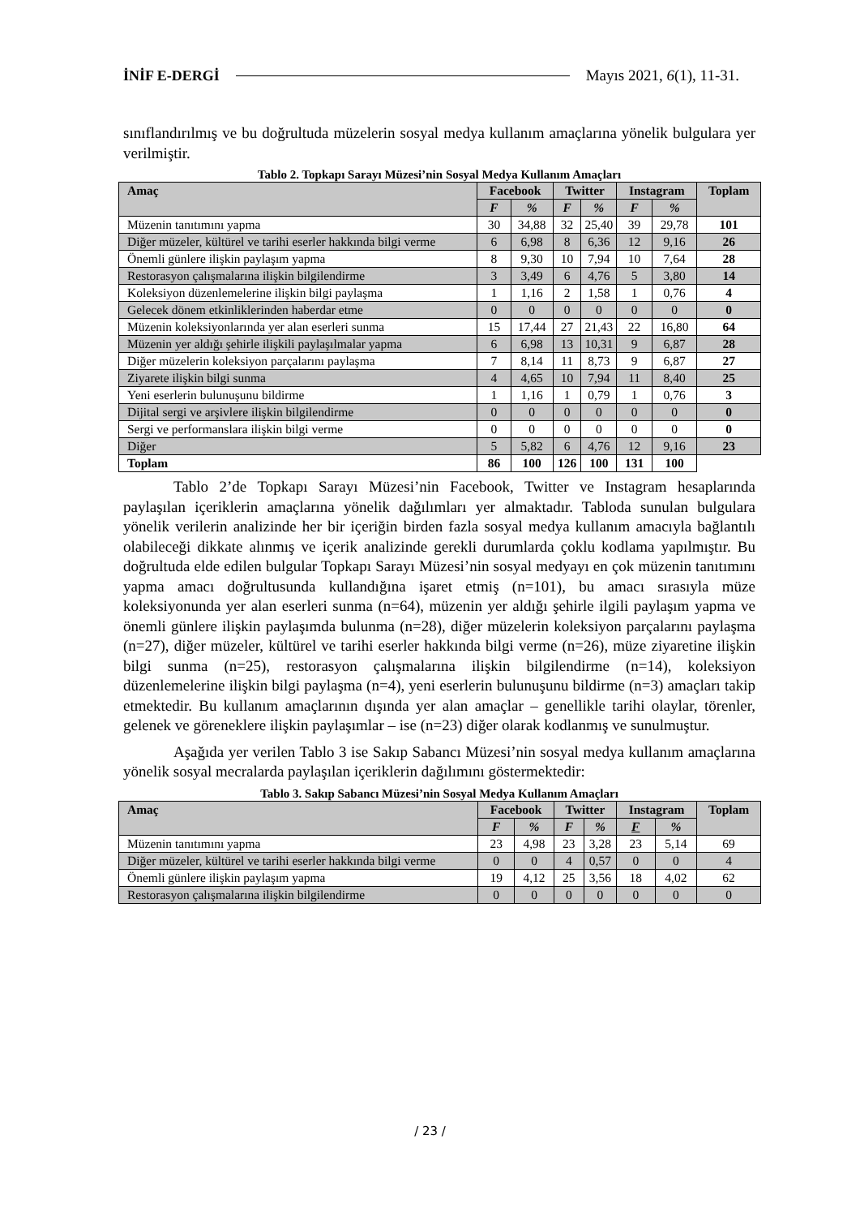İNİF E-DERGİ Mayıs 2021, 6(1), 11-31.
sınıflandırılmış ve bu doğrultuda müzelerin sosyal medya kullanım amaçlarına yönelik bulgulara yer verilmiştir.
Tablo 2. Topkapı Sarayı Müzesi’nin Sosyal Medya Kullanım Amaçları
| Amaç | Facebook | | Twitter | | Instagram | | Toplam |
| --- | --- | --- | --- | --- | --- | --- | --- |
| | F | % | F | % | F | % | |
| Müzenin tanıtımını yapma | 30 | 34,88 | 32 | 25,40 | 39 | 29,78 | 101 |
| Diğer müzeler, kültürel ve tarihi eserler hakkında bilgi verme | 6 | 6,98 | 8 | 6,36 | 12 | 9,16 | 26 |
| Önemli günlere ilişkin paylaşım yapma | 8 | 9,30 | 10 | 7,94 | 10 | 7,64 | 28 |
| Restorasyon çalışmalarına ilişkin bilgilendirme | 3 | 3,49 | 6 | 4,76 | 5 | 3,80 | 14 |
| Koleksiyon düzenlemelerine ilişkin bilgi paylaşma | 1 | 1,16 | 2 | 1,58 | 1 | 0,76 | 4 |
| Gelecek dönem etkinliklerinden haberdar etme | 0 | 0 | 0 | 0 | 0 | 0 | 0 |
| Müzenin koleksiyonlarında yer alan eserleri sunma | 15 | 17,44 | 27 | 21,43 | 22 | 16,80 | 64 |
| Müzenin yer aldığı şehirle ilişkili paylaşılmalar yapma | 6 | 6,98 | 13 | 10,31 | 9 | 6,87 | 28 |
| Diğer müzelerin koleksiyon parçalarını paylaşma | 7 | 8,14 | 11 | 8,73 | 9 | 6,87 | 27 |
| Ziyarete ilişkin bilgi sunma | 4 | 4,65 | 10 | 7,94 | 11 | 8,40 | 25 |
| Yeni eserlerin bulunuşunu bildirme | 1 | 1,16 | 1 | 0,79 | 1 | 0,76 | 3 |
| Dijital sergi ve arşivlere ilişkin bilgilendirme | 0 | 0 | 0 | 0 | 0 | 0 | 0 |
| Sergi ve performanslara ilişkin bilgi verme | 0 | 0 | 0 | 0 | 0 | 0 | 0 |
| Diğer | 5 | 5,82 | 6 | 4,76 | 12 | 9,16 | 23 |
| Toplam | 86 | 100 | 126 | 100 | 131 | 100 | |
Tablo 2’de Topkapı Sarayı Müzesi’nin Facebook, Twitter ve Instagram hesaplarında paylaşılan içeriklerin amaçlarına yönelik dağılımları yer almaktadır. Tabloda sunulan bulgulara yönelik verilerin analizinde her bir içeriğin birden fazla sosyal medya kullanım amacıyla bağlantılı olabileceği dikkate alınmış ve içerik analizinde gerekli durumlarda çoklu kodlama yapılmıştır. Bu doğrultuda elde edilen bulgular Topkapı Sarayı Müzesi’nin sosyal medyayı en çok müzenin tanıtımını yapma amacı doğrultusunda kullandığına işaret etmiş (n=101), bu amacı sırasıyla müze koleksiyonunda yer alan eserleri sunma (n=64), müzenin yer aldığı şehirle ilgili paylaşım yapma ve önemli günlere ilişkin paylaşımda bulunma (n=28), diğer müzelerin koleksiyon parçalarını paylaşma (n=27), diğer müzeler, kültürel ve tarihi eserler hakkında bilgi verme (n=26), müze ziyaretine ilişkin bilgi sunma (n=25), restorasyon çalışmalarına ilişkin bilgilendirme (n=14), koleksiyon düzenlemelerine ilişkin bilgi paylaşma (n=4), yeni eserlerin bulunuşunu bildirme (n=3) amaçları takip etmektedir. Bu kullanım amaçlarının dışında yer alan amaçlar – genellikle tarihi olaylar, törenler, gelenek ve göreneklere ilişkin paylaşımlar – ise (n=23) diğer olarak kodlanmış ve sunulmuştur.
Aşağıda yer verilen Tablo 3 ise Sakıp Sabancı Müzesi’nin sosyal medya kullanım amaçlarına yönelik sosyal mecralarda paylaşılan içeriklerin dağılımını göstermektedir:
Tablo 3. Sakıp Sabancı Müzesi’nin Sosyal Medya Kullanım Amaçları
| Amaç | Facebook | | Twitter | | Instagram | | Toplam |
| --- | --- | --- | --- | --- | --- | --- | --- |
| | F | % | F | % | F | % | |
| Müzenin tanıtımını yapma | 23 | 4,98 | 23 | 3,28 | 23 | 5,14 | 69 |
| Diğer müzeler, kültürel ve tarihi eserler hakkında bilgi verme | 0 | 0 | 4 | 0,57 | 0 | 0 | 4 |
| Önemli günlere ilişkin paylaşım yapma | 19 | 4,12 | 25 | 3,56 | 18 | 4,02 | 62 |
| Restorasyon çalışmalarına ilişkin bilgilendirme | 0 | 0 | 0 | 0 | 0 | 0 | 0 |
/ 23 /